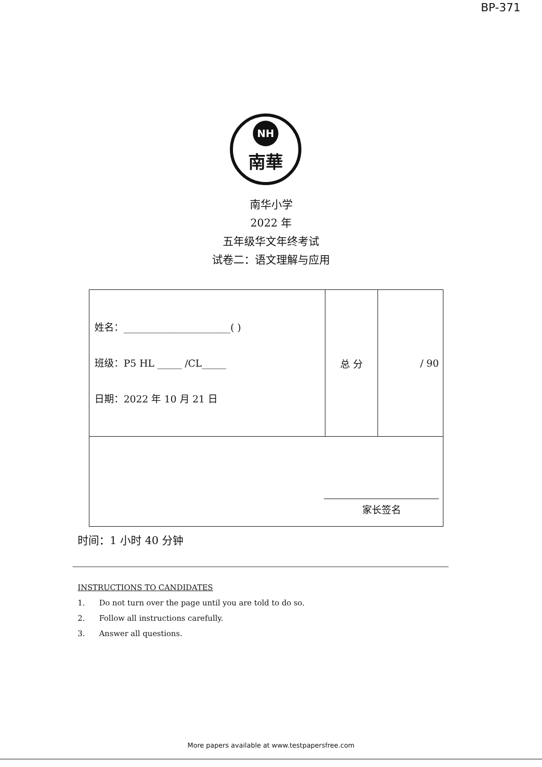BP-371
NH
南華
南华小学
2022 年
五年级华文年终考试
试卷二：语文理解与应用
| 姓名：______________________( ) 班级：P5 HL _____ /CL_____ 日期：2022 年 10 月 21 日 | 总 分 | / 90 |
| 家长签名 | | |
时间：1 小时 40 分钟
INSTRUCTIONS TO CANDIDATES
1. Do not turn over the page until you are told to do so.
2. Follow all instructions carefully.
3. Answer all questions.
More papers available at www.testpapersfree.com